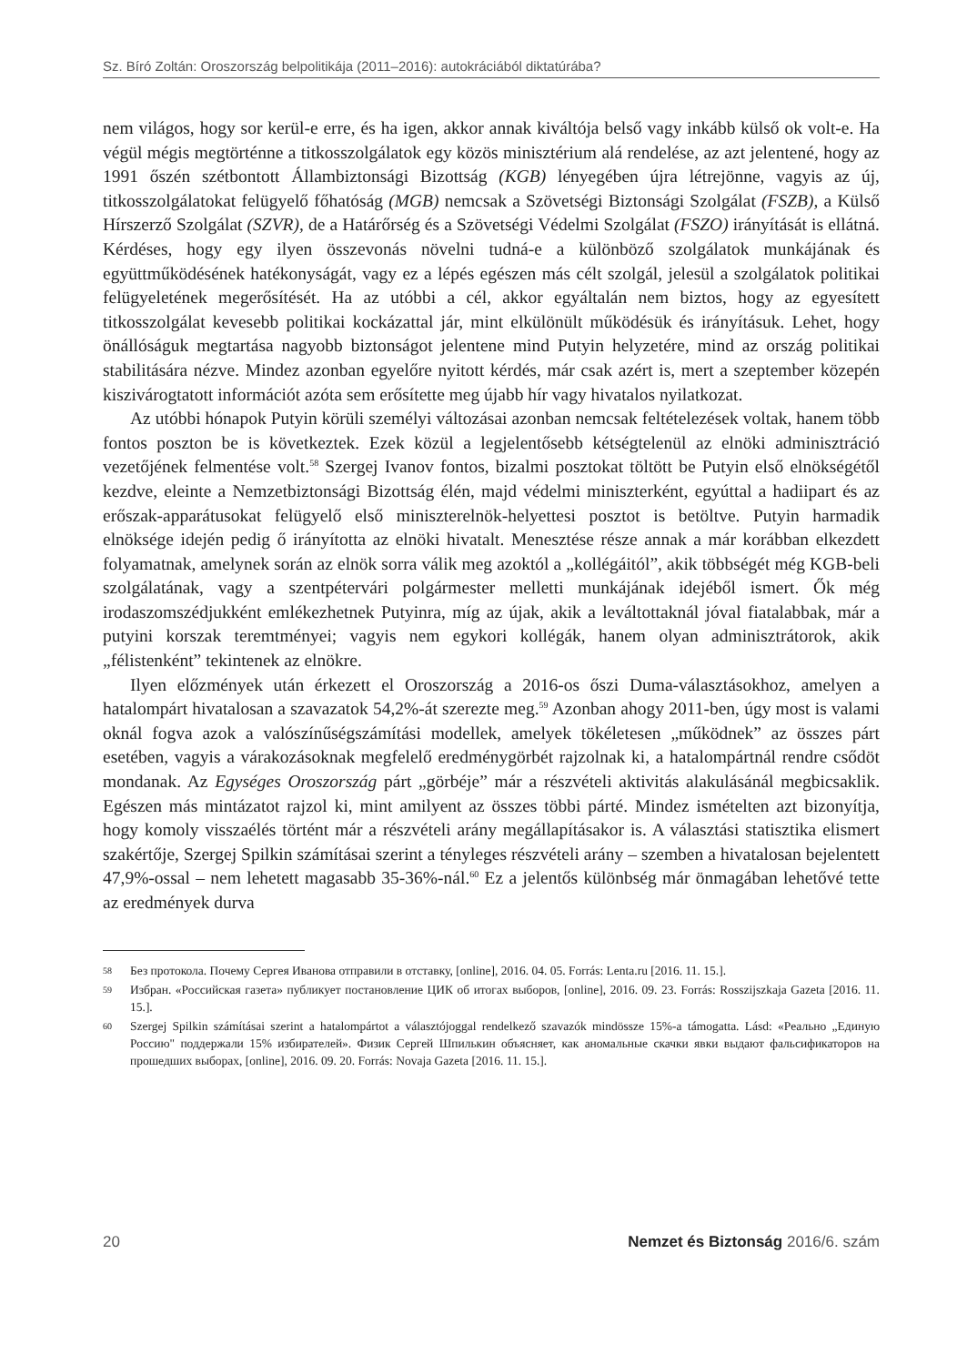Sz. Bíró Zoltán: Oroszország belpolitikája (2011–2016): autokráciából diktatúrába?
nem világos, hogy sor kerül-e erre, és ha igen, akkor annak kiváltója belső vagy inkább külső ok volt-e. Ha végül mégis megtörténne a titkosszolgálatok egy közös minisztérium alá rendelése, az azt jelentené, hogy az 1991 őszén szétbontott Állambiztonsági Bizottság (KGB) lényegében újra létrejönne, vagyis az új, titkosszolgálatokat felügyelő főhatóság (MGB) nemcsak a Szövetségi Biztonsági Szolgálat (FSZB), a Külső Hírszerző Szolgálat (SZVR), de a Határőrség és a Szövetségi Védelmi Szolgálat (FSZO) irányítását is ellátná. Kérdéses, hogy egy ilyen összevonás növelni tudná-e a különböző szolgálatok munkájának és együttműködésének hatékonyságát, vagy ez a lépés egészen más célt szolgál, jelesül a szolgálatok politikai felügyeletének megerősítését. Ha az utóbbi a cél, akkor egyáltalán nem biztos, hogy az egyesített titkosszolgálat kevesebb politikai kockázattal jár, mint elkülönült működésük és irányításuk. Lehet, hogy önállóságuk megtartása nagyobb biztonságot jelentene mind Putyin helyzetére, mind az ország politikai stabilitására nézve. Mindez azonban egyelőre nyitott kérdés, már csak azért is, mert a szeptember közepén kiszivárogtatott információt azóta sem erősítette meg újabb hír vagy hivatalos nyilatkozat.
Az utóbbi hónapok Putyin körüli személyi változásai azonban nemcsak feltételezések voltak, hanem több fontos poszton be is következtek. Ezek közül a legjelentősebb kétségtelenül az elnöki adminisztráció vezetőjének felmentése volt.<sup>58</sup> Szergej Ivanov fontos, bizalmi posztokat töltött be Putyin első elnökségétől kezdve, eleinte a Nemzetbiztonsági Bizottság élén, majd védelmi miniszterként, egyúttal a hadiipart és az erőszak-apparátusokat felügyelő első miniszterelnök-helyettesi posztot is betöltve. Putyin harmadik elnöksége idején pedig ő irányította az elnöki hivatalt. Menesztése része annak a már korábban elkezdett folyamatnak, amelynek során az elnök sorra válik meg azoktól a „kollégáitól”, akik többségét még KGB-beli szolgálatának, vagy a szentpétervári polgármester melletti munkájának idejéből ismert. Ők még irodaszomszédjukként emlékezhetnek Putyinra, míg az újak, akik a leváltottaknál jóval fiatalabbak, már a putyini korszak teremtményei; vagyis nem egykori kollégák, hanem olyan adminisztrátorok, akik „félistenként” tekintenek az elnökre.
Ilyen előzmények után érkezett el Oroszország a 2016-os őszi Duma-választásokhoz, amelyen a hatalompárt hivatalosan a szavazatok 54,2%-át szerezte meg.<sup>59</sup> Azonban ahogy 2011-ben, úgy most is valami oknál fogva azok a valószínűségszámítási modellek, amelyek tökéletesen „működnek” az összes párt esetében, vagyis a várakozásoknak megfelelő eredménygörbét rajzolnak ki, a hatalompártnál rendre csődöt mondanak. Az Egységes Oroszország párt „görbéje” már a részvételi aktivitás alakulásánál megbicsaklik. Egészen más mintázatot rajzol ki, mint amilyent az összes többi párté. Mindez ismételten azt bizonyítja, hogy komoly visszaélés történt már a részvételi arány megállapításakor is. A választási statisztika elismert szakértője, Szergej Spilkin számításai szerint a tényleges részvételi arány – szemben a hivatalosan bejelentett 47,9%-ossal – nem lehetett magasabb 35-36%-nál.<sup>60</sup> Ez a jelentős különbség már önmagában lehetővé tette az eredmények durva
58 Без протокола. Почему Сергея Иванова отправили в отставку, [online], 2016. 04. 05. Forrás: Lenta.ru [2016. 11. 15.].
59 Избран. «Российская газета» публикует постановление ЦИК об итогах выборов, [online], 2016. 09. 23. Forrás: Rosszijszkaja Gazeta [2016. 11. 15.].
60 Szergej Spilkin számításai szerint a hatalompártot a választójoggal rendelkező szavazók mindössze 15%-a támogatta. Lásd: «Реально „Единую Россию" поддержали 15% избирателей». Физик Сергей Шпилькин объясняет, как аномальные скачки явки выдают фальсификаторов на прошедших выборах, [online], 2016. 09. 20. Forrás: Novaja Gazeta [2016. 11. 15.].
20 Nemzet és Biztonság 2016/6. szám